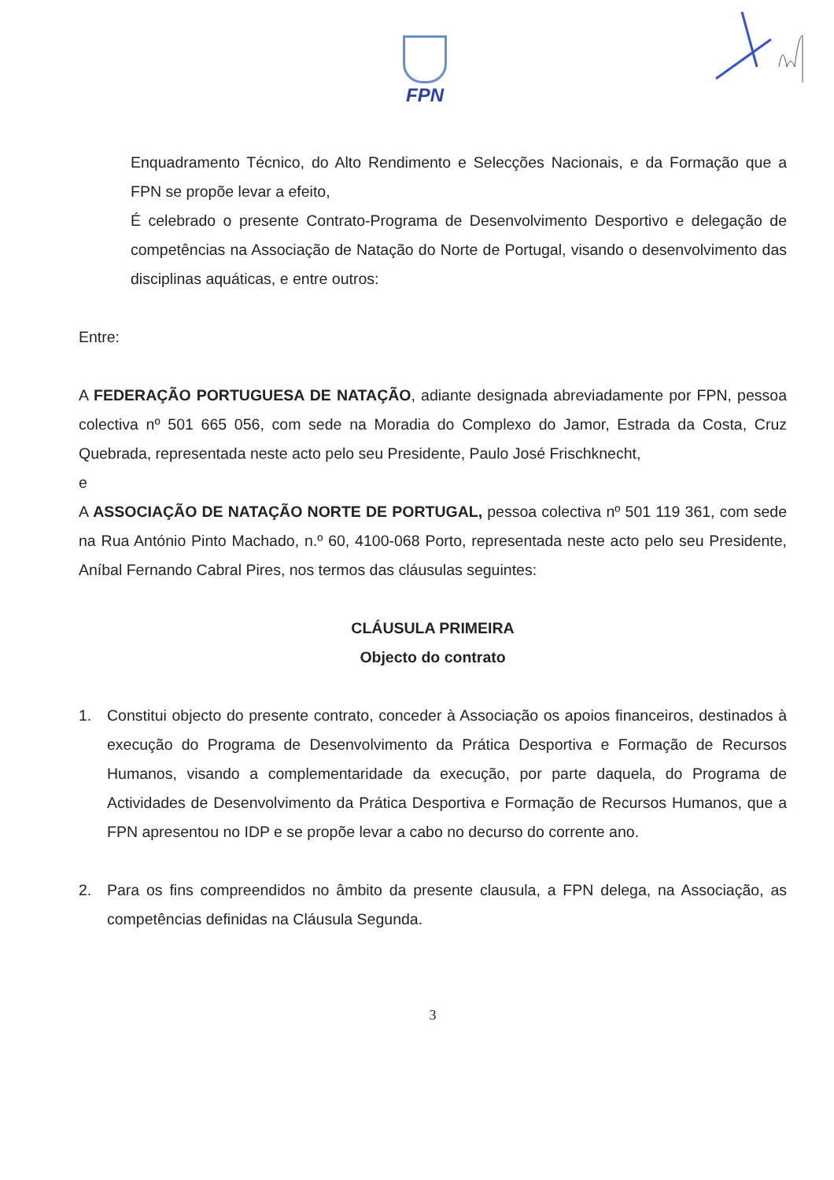FPN
Enquadramento Técnico, do Alto Rendimento e Selecções Nacionais, e da Formação que a FPN se propõe levar a efeito,
É celebrado o presente Contrato-Programa de Desenvolvimento Desportivo e delegação de competências na Associação de Natação do Norte de Portugal, visando o desenvolvimento das disciplinas aquáticas, e entre outros:
Entre:
A FEDERAÇÃO PORTUGUESA DE NATAÇÃO, adiante designada abreviadamente por FPN, pessoa colectiva nº 501 665 056, com sede na Moradia do Complexo do Jamor, Estrada da Costa, Cruz Quebrada, representada neste acto pelo seu Presidente, Paulo José Frischknecht,
e
A ASSOCIAÇÃO DE NATAÇÃO NORTE DE PORTUGAL, pessoa colectiva nº 501 119 361, com sede na Rua António Pinto Machado, n.º 60, 4100-068 Porto, representada neste acto pelo seu Presidente, Aníbal Fernando Cabral Pires, nos termos das cláusulas seguintes:
CLÁUSULA PRIMEIRA
Objecto do contrato
1. Constitui objecto do presente contrato, conceder à Associação os apoios financeiros, destinados à execução do Programa de Desenvolvimento da Prática Desportiva e Formação de Recursos Humanos, visando a complementaridade da execução, por parte daquela, do Programa de Actividades de Desenvolvimento da Prática Desportiva e Formação de Recursos Humanos, que a FPN apresentou no IDP e se propõe levar a cabo no decurso do corrente ano.
2. Para os fins compreendidos no âmbito da presente clausula, a FPN delega, na Associação, as competências definidas na Cláusula Segunda.
3